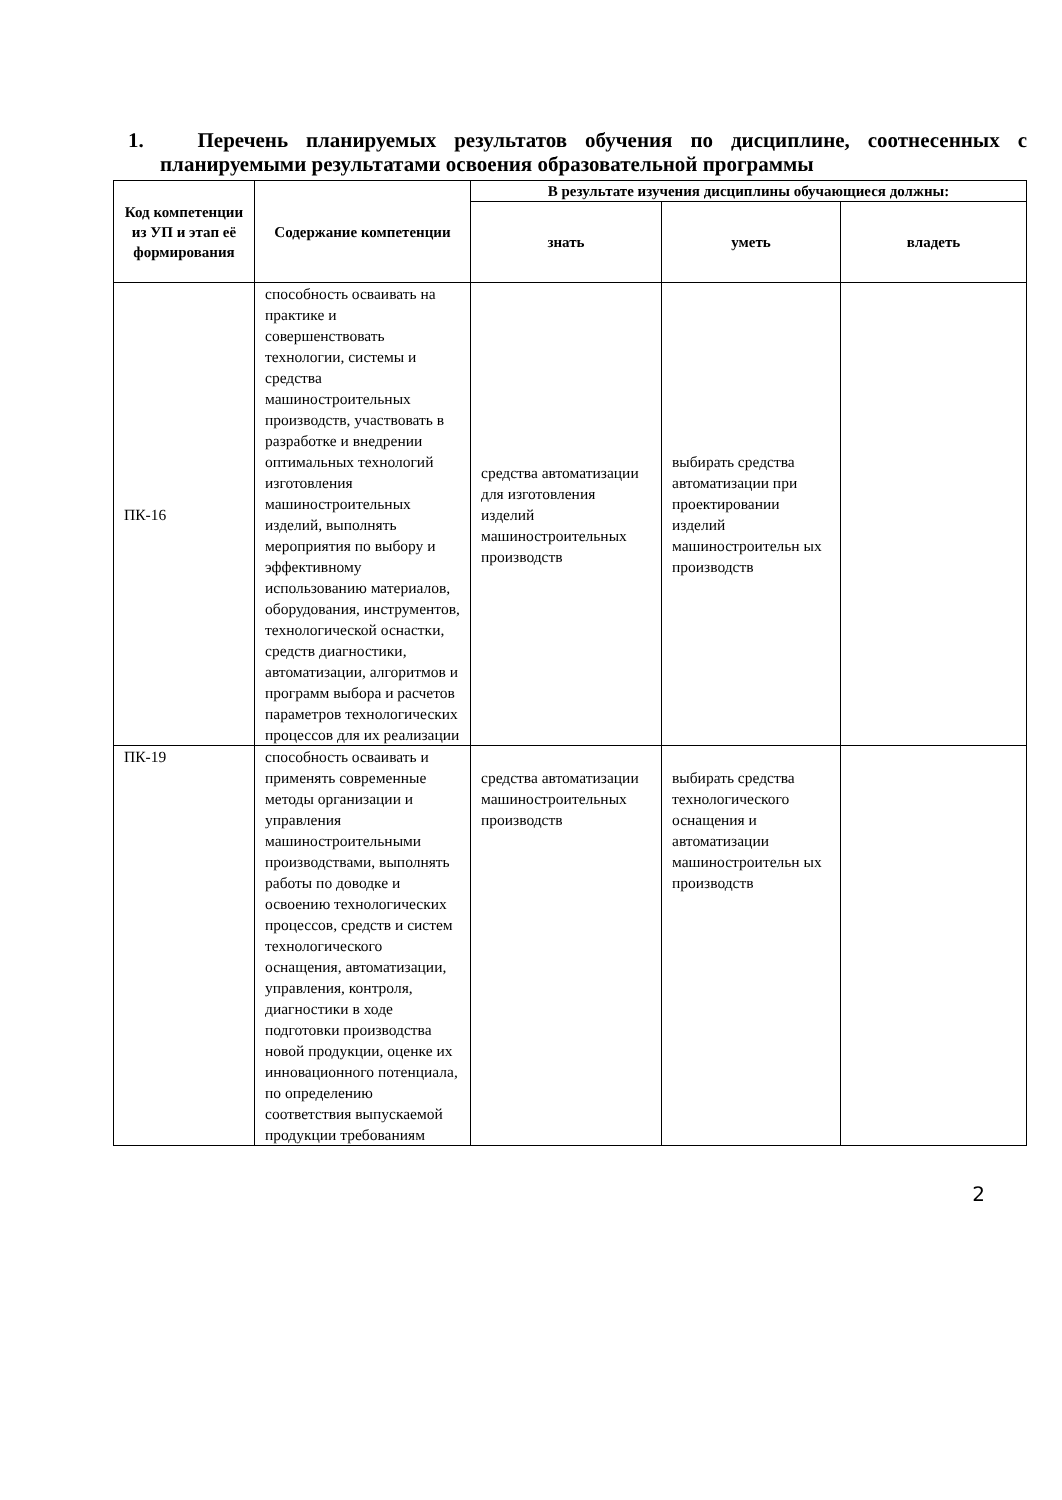1. Перечень планируемых результатов обучения по дисциплине, соотнесенных с планируемыми результатами освоения образовательной программы
| Код компетенции из УП и этап её формирования | Содержание компетенции | В результате изучения дисциплины обучающиеся должны: | | |
| --- | --- | --- | --- | --- |
| | | знать | уметь | владеть |
| ПК-16 | способность осваивать на практике и совершенствовать технологии, системы и средства машиностроительных производств, участвовать в разработке и внедрении оптимальных технологий изготовления машиностроительных изделий, выполнять мероприятия по выбору и эффективному использованию материалов, оборудования, инструментов, технологической оснастки, средств диагностики, автоматизации, алгоритмов и программ выбора и расчетов параметров технологических процессов для их реализации | средства автоматизации для изготовления изделий машиностроительных производств | выбирать средства автоматизации при проектировании изделий машиностроительн ых производств | |
| ПК-19 | способность осваивать и применять современные методы организации и управления машиностроительными производствами, выполнять работы по доводке и освоению технологических процессов, средств и систем технологического оснащения, автоматизации, управления, контроля, диагностики в ходе подготовки производства новой продукции, оценке их инновационного потенциала, по определению соответствия выпускаемой продукции требованиям | средства автоматизации машиностроительных производств | выбирать средства технологического оснащения и автоматизации машиностроительн ых производств | |
2